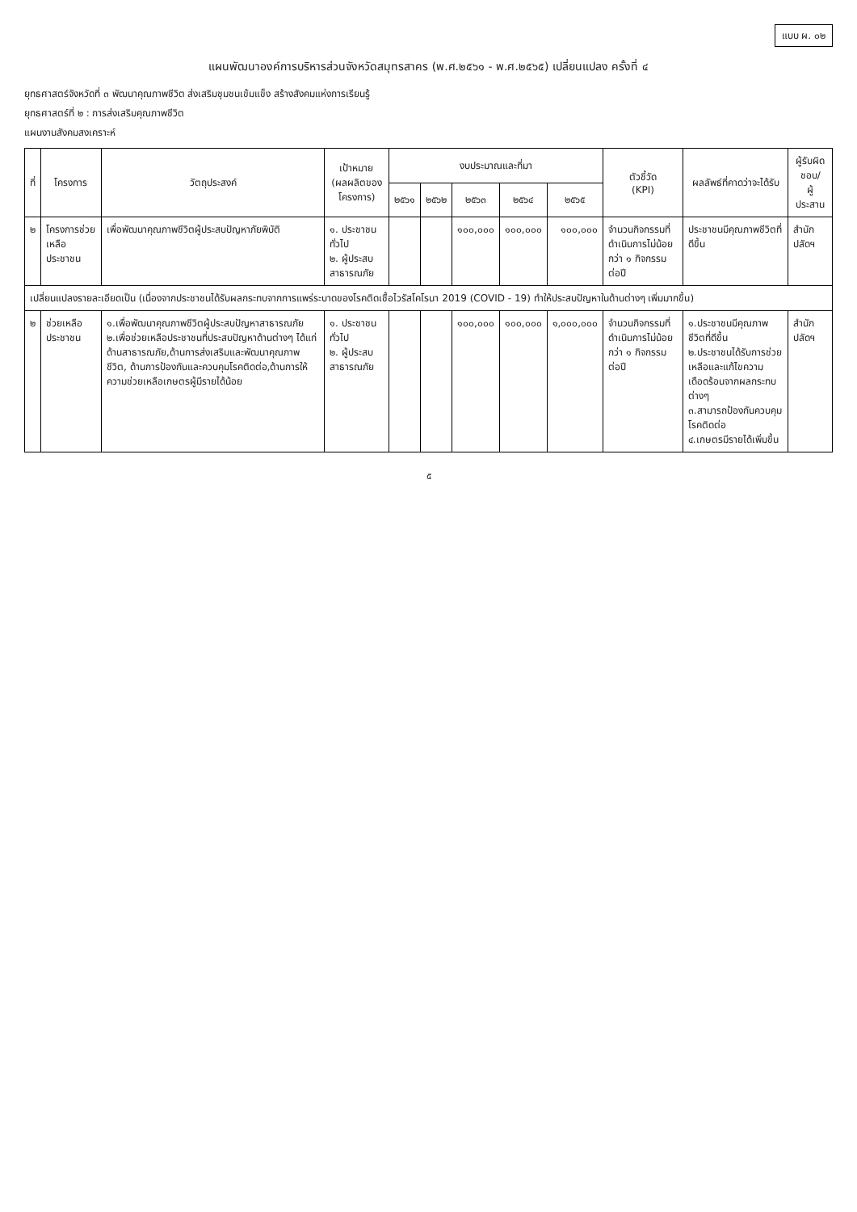แบบ ผ. ๐๒
แผนพัฒนาองค์การบริหารส่วนจังหวัดสมุทรสาคร (พ.ศ.๒๕๖๑ - พ.ศ.๒๕๖๕) เปลี่ยนแปลง ครั้งที่ ๔
ยุทธศาสตร์จังหวัดที่ ๓ พัฒนาคุณภาพชีวิต ส่งเสริมชุมชนเข้มแข็ง สร้างสังคมแห่งการเรียนรู้
ยุทธศาสตร์ที่ ๒ : การส่งเสริมคุณภาพชีวิต
แผนงานสังคมสงเคราะห์
| ที่ | โครงการ | วัตถุประสงค์ | เป้าหมาย (ผลผลิตของโครงการ) | งบประมาณและที่มา | | | | | ตัวชี้วัด (KPI) | ผลลัพธ์ที่คาดว่าจะได้รับ | ผู้รับผิดชอบ/ ผู้ประสาน |
| --- | --- | --- | --- | --- | --- | --- | --- | --- | --- | --- | --- |
| | | | | ๒๕๖๑ | ๒๕๖๒ | ๒๕๖๓ | ๒๕๖๔ | ๒๕๖๕ | | | |
| ๒ | โครงการช่วยเหลือประชาชน | เพื่อพัฒนาคุณภาพชีวิตผู้ประสบปัญหาภัยพิบัติ | ๑. ประชาชนทั่วไป ๒. ผู้ประสบสาธารณภัย | | | ๑๐๐,๐๐๐ | ๑๐๐,๐๐๐ | ๑๐๐,๐๐๐ | จำนวนกิจกรรมที่ดำเนินการไม่น้อยกว่า ๑ กิจกรรมต่อปี | ประชาชนมีคุณภาพชีวิตที่ดีขึ้น | สำนักปลัดฯ |
| เปลี่ยนแปลงรายละเอียดเป็น (เนื่องจากประชาชนได้รับผลกระทบจากการแพร่ระบาดของโรคติดเชื้อไวรัสโคโรนา 2019 (COVID - 19) ทำให้ประสบปัญหาในด้านต่างๆ เพิ่มมากขึ้น) | | | | | | | | | | | |
| ๒ | ช่วยเหลือประชาชน | ๑.เพื่อพัฒนาคุณภาพชีวิตผู้ประสบปัญหาสาธารณภัย ๒.เพื่อช่วยเหลือประชาชนที่ประสบปัญหาด้านต่างๆ ได้แก่ ด้านสาธารณภัย,ด้านการส่งเสริมและพัฒนาคุณภาพชีวิต, ด้านการป้องกันและควบคุมโรคติดต่อ,ด้านการให้ความช่วยเหลือเกษตรผู้มีรายได้น้อย | ๑. ประชาชนทั่วไป ๒. ผู้ประสบสาธารณภัย | | | ๑๐๐,๐๐๐ | ๑๐๐,๐๐๐ | ๑,๐๐๐,๐๐๐ | จำนวนกิจกรรมที่ดำเนินการไม่น้อยกว่า ๑ กิจกรรมต่อปี | ๑.ประชาชนมีคุณภาพชีวิตที่ดีขึ้น ๒.ประชาชนได้รับการช่วยเหลือและแก้ไขความเดือดร้อนจากผลกระทบต่างๆ ๓.สามารถป้องกันควบคุมโรคติดต่อ ๔.เกษตรมีรายได้เพิ่มขึ้น | สำนักปลัดฯ |
๕